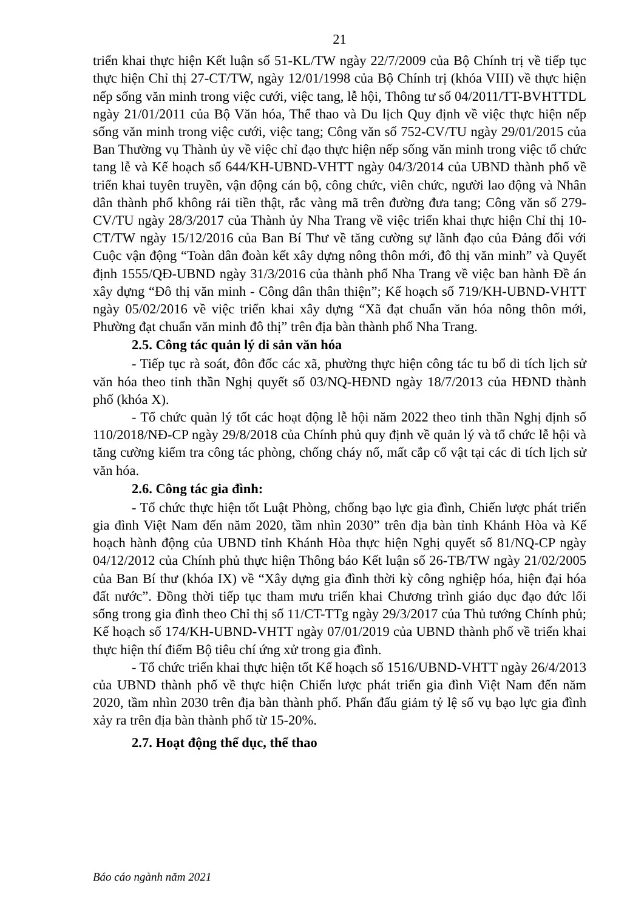21
triển khai thực hiện Kết luận số 51-KL/TW ngày 22/7/2009 của Bộ Chính trị về tiếp tục thực hiện Chỉ thị 27-CT/TW, ngày 12/01/1998 của Bộ Chính trị (khóa VIII) về thực hiện nếp sống văn minh trong việc cưới, việc tang, lễ hội, Thông tư số 04/2011/TT-BVHTTDL ngày 21/01/2011 của Bộ Văn hóa, Thể thao và Du lịch Quy định về việc thực hiện nếp sống văn minh trong việc cưới, việc tang; Công văn số 752-CV/TU ngày 29/01/2015 của Ban Thường vụ Thành ủy về việc chỉ đạo thực hiện nếp sống văn minh trong việc tổ chức tang lễ và Kế hoạch số 644/KH-UBND-VHTT ngày 04/3/2014 của UBND thành phố về triển khai tuyên truyền, vận động cán bộ, công chức, viên chức, người lao động và Nhân dân thành phố không rải tiền thật, rắc vàng mã trên đường đưa tang; Công văn số 279-CV/TU ngày 28/3/2017 của Thành ủy Nha Trang về việc triển khai thực hiện Chỉ thị 10-CT/TW ngày 15/12/2016 của Ban Bí Thư về tăng cường sự lãnh đạo của Đảng đối với Cuộc vận động “Toàn dân đoàn kết xây dựng nông thôn mới, đô thị văn minh” và Quyết định 1555/QĐ-UBND ngày 31/3/2016 của thành phố Nha Trang về việc ban hành Đề án xây dựng “Đô thị văn minh - Công dân thân thiện”; Kế hoạch số 719/KH-UBND-VHTT ngày 05/02/2016 về việc triển khai xây dựng “Xã đạt chuẩn văn hóa nông thôn mới, Phường đạt chuẩn văn minh đô thị” trên địa bàn thành phố Nha Trang.
2.5. Công tác quản lý di sản văn hóa
- Tiếp tục rà soát, đôn đốc các xã, phường thực hiện công tác tu bổ di tích lịch sử văn hóa theo tinh thần Nghị quyết số 03/NQ-HĐND ngày 18/7/2013 của HĐND thành phố (khóa X).
- Tổ chức quản lý tốt các hoạt động lễ hội năm 2022 theo tinh thần Nghị định số 110/2018/NĐ-CP ngày 29/8/2018 của Chính phủ quy định về quản lý và tổ chức lễ hội và tăng cường kiểm tra công tác phòng, chống cháy nổ, mất cắp cổ vật tại các di tích lịch sử văn hóa.
2.6. Công tác gia đình:
- Tổ chức thực hiện tốt Luật Phòng, chống bạo lực gia đình, Chiến lược phát triển gia đình Việt Nam đến năm 2020, tầm nhìn 2030” trên địa bàn tỉnh Khánh Hòa và Kế hoạch hành động của UBND tỉnh Khánh Hòa thực hiện Nghị quyết số 81/NQ-CP ngày 04/12/2012 của Chính phủ thực hiện Thông báo Kết luận số 26-TB/TW ngày 21/02/2005 của Ban Bí thư (khóa IX) về “Xây dựng gia đình thời kỳ công nghiệp hóa, hiện đại hóa đất nước”. Đồng thời tiếp tục tham mưu triển khai Chương trình giáo dục đạo đức lối sống trong gia đình theo Chỉ thị số 11/CT-TTg ngày 29/3/2017 của Thủ tướng Chính phủ; Kế hoạch số 174/KH-UBND-VHTT ngày 07/01/2019 của UBND thành phố về triển khai thực hiện thí điểm Bộ tiêu chí ứng xử trong gia đình.
- Tổ chức triển khai thực hiện tốt Kế hoạch số 1516/UBND-VHTT ngày 26/4/2013 của UBND thành phố về thực hiện Chiến lược phát triển gia đình Việt Nam đến năm 2020, tầm nhìn 2030 trên địa bàn thành phố. Phấn đấu giảm tỷ lệ số vụ bạo lực gia đình xảy ra trên địa bàn thành phố từ 15-20%.
2.7. Hoạt động thể dục, thể thao
Báo cáo ngành năm 2021